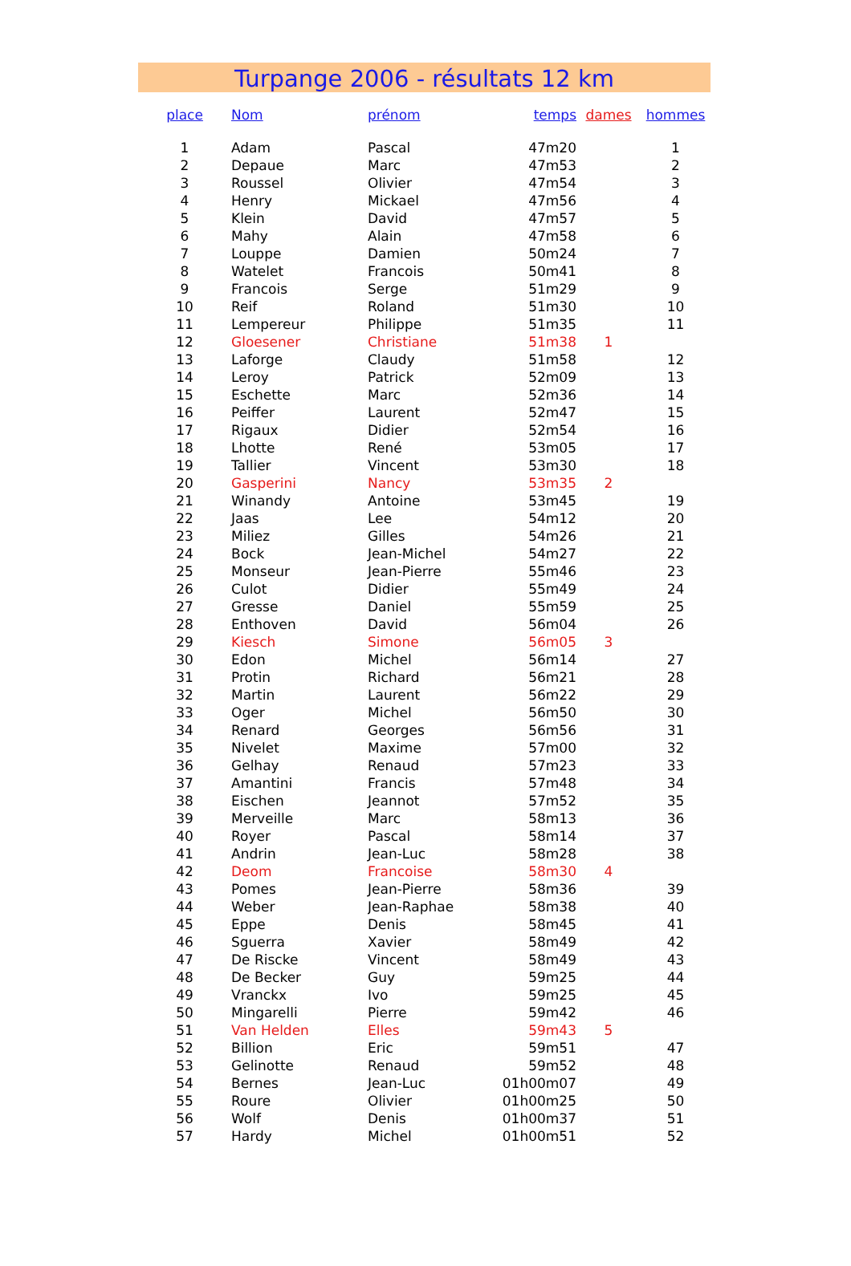Turpange 2006 - résultats 12 km
| place | Nom | prénom | temps | dames | hommes |
| --- | --- | --- | --- | --- | --- |
| 1 | Adam | Pascal | 47m20 | | 1 |
| 2 | Depaue | Marc | 47m53 | | 2 |
| 3 | Roussel | Olivier | 47m54 | | 3 |
| 4 | Henry | Mickael | 47m56 | | 4 |
| 5 | Klein | David | 47m57 | | 5 |
| 6 | Mahy | Alain | 47m58 | | 6 |
| 7 | Louppe | Damien | 50m24 | | 7 |
| 8 | Watelet | Francois | 50m41 | | 8 |
| 9 | Francois | Serge | 51m29 | | 9 |
| 10 | Reif | Roland | 51m30 | | 10 |
| 11 | Lempereur | Philippe | 51m35 | | 11 |
| 12 | Gloesener | Christiane | 51m38 | 1 | |
| 13 | Laforge | Claudy | 51m58 | | 12 |
| 14 | Leroy | Patrick | 52m09 | | 13 |
| 15 | Eschette | Marc | 52m36 | | 14 |
| 16 | Peiffer | Laurent | 52m47 | | 15 |
| 17 | Rigaux | Didier | 52m54 | | 16 |
| 18 | Lhotte | René | 53m05 | | 17 |
| 19 | Tallier | Vincent | 53m30 | | 18 |
| 20 | Gasperini | Nancy | 53m35 | 2 | |
| 21 | Winandy | Antoine | 53m45 | | 19 |
| 22 | Jaas | Lee | 54m12 | | 20 |
| 23 | Miliez | Gilles | 54m26 | | 21 |
| 24 | Bock | Jean-Michel | 54m27 | | 22 |
| 25 | Monseur | Jean-Pierre | 55m46 | | 23 |
| 26 | Culot | Didier | 55m49 | | 24 |
| 27 | Gresse | Daniel | 55m59 | | 25 |
| 28 | Enthoven | David | 56m04 | | 26 |
| 29 | Kiesch | Simone | 56m05 | 3 | |
| 30 | Edon | Michel | 56m14 | | 27 |
| 31 | Protin | Richard | 56m21 | | 28 |
| 32 | Martin | Laurent | 56m22 | | 29 |
| 33 | Oger | Michel | 56m50 | | 30 |
| 34 | Renard | Georges | 56m56 | | 31 |
| 35 | Nivelet | Maxime | 57m00 | | 32 |
| 36 | Gelhay | Renaud | 57m23 | | 33 |
| 37 | Amantini | Francis | 57m48 | | 34 |
| 38 | Eischen | Jeannot | 57m52 | | 35 |
| 39 | Merveille | Marc | 58m13 | | 36 |
| 40 | Royer | Pascal | 58m14 | | 37 |
| 41 | Andrin | Jean-Luc | 58m28 | | 38 |
| 42 | Deom | Francoise | 58m30 | 4 | |
| 43 | Pomes | Jean-Pierre | 58m36 | | 39 |
| 44 | Weber | Jean-Raphae | 58m38 | | 40 |
| 45 | Eppe | Denis | 58m45 | | 41 |
| 46 | Sguerra | Xavier | 58m49 | | 42 |
| 47 | De Riscke | Vincent | 58m49 | | 43 |
| 48 | De Becker | Guy | 59m25 | | 44 |
| 49 | Vranckx | Ivo | 59m25 | | 45 |
| 50 | Mingarelli | Pierre | 59m42 | | 46 |
| 51 | Van Helden | Elles | 59m43 | 5 | |
| 52 | Billion | Eric | 59m51 | | 47 |
| 53 | Gelinotte | Renaud | 59m52 | | 48 |
| 54 | Bernes | Jean-Luc | 01h00m07 | | 49 |
| 55 | Roure | Olivier | 01h00m25 | | 50 |
| 56 | Wolf | Denis | 01h00m37 | | 51 |
| 57 | Hardy | Michel | 01h00m51 | | 52 |